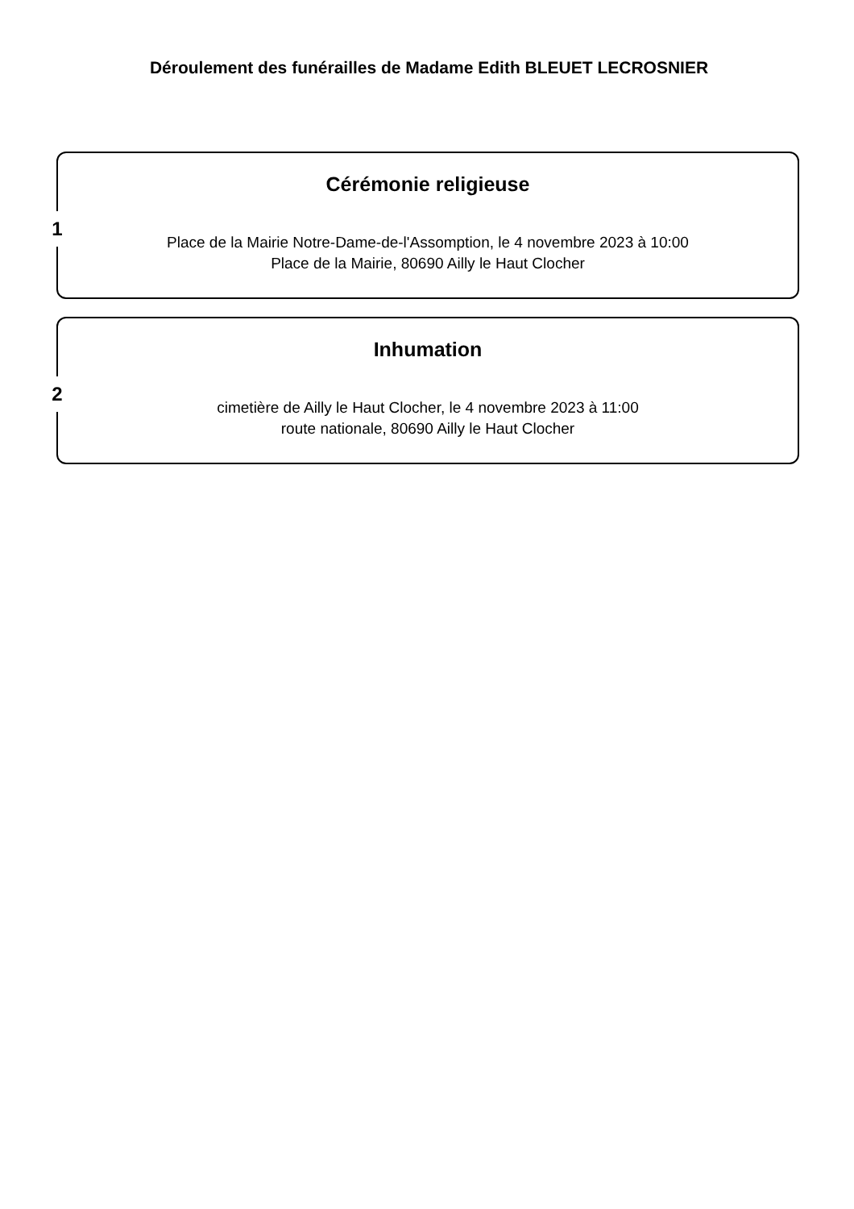Déroulement des funérailles de Madame Edith BLEUET LECROSNIER
1
Cérémonie religieuse
Place de la Mairie Notre-Dame-de-l'Assomption, le 4 novembre 2023 à 10:00
Place de la Mairie, 80690 Ailly le Haut Clocher
2
Inhumation
cimetière de Ailly le Haut Clocher, le 4 novembre 2023 à 11:00
route nationale, 80690 Ailly le Haut Clocher